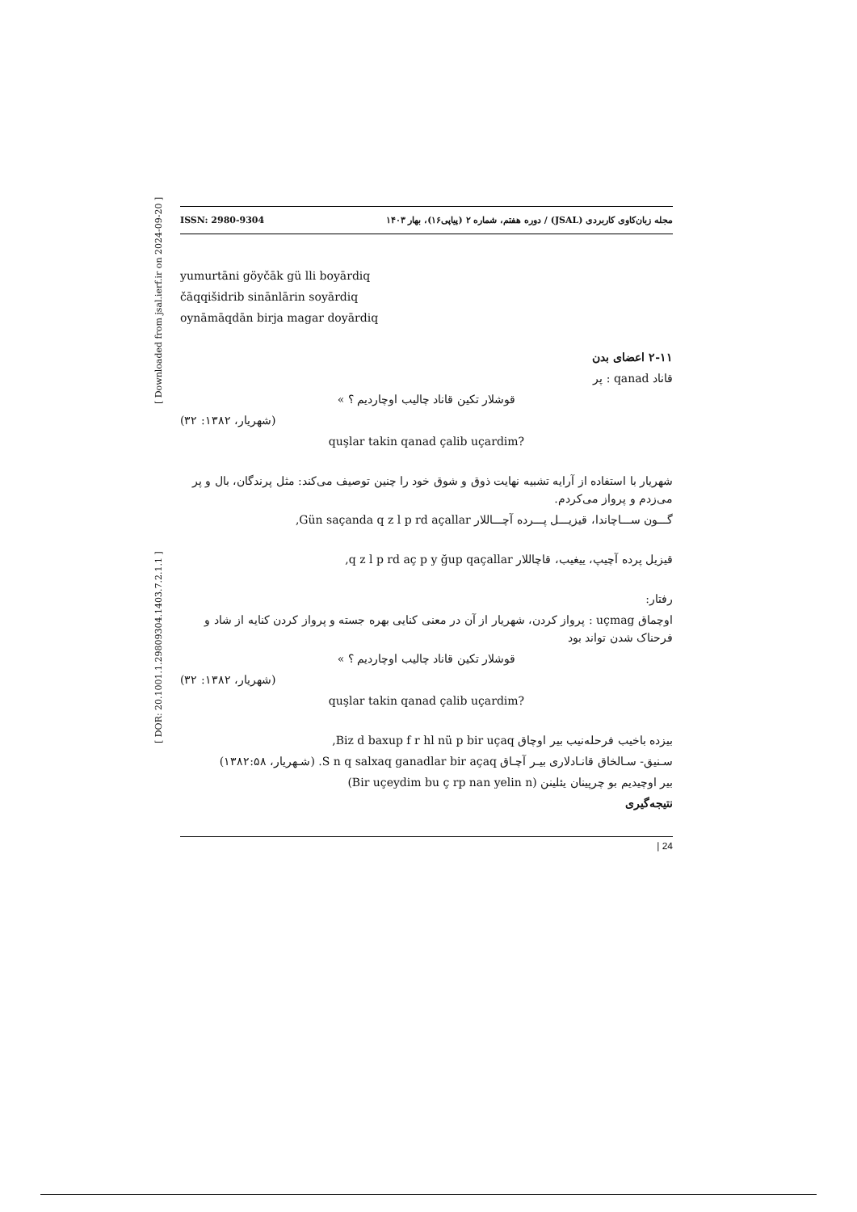[ Downloaded from jsal.ierf.ir on 2024-09-20 ]
[ DOR: 20.1001.1.29809304.1403.7.2.1.1 ]
ISSN: 2980-9304 مجله زبان‌کاوی کاربردی (JSAL) / دوره هفتم، شماره ۲ (پیاپی۱۶)، بهار ۱۴۰۳
yumurtāni göyčāk gü lli boyārdiq
čāqqišidrib sinānlārin soyārdiq
oynāmāqdān birja magar doyārdiq
۲-۱۱ اعضای بدن
قاناد qanad : پر
قوشلار تکین قاناد چالیب اوچاردیم ؟ »
(شهریار، ۱۳۸۲: ۳۲)
quşlar takin qanad çalib uçardim?
شهریار با استفاده از آرایه تشبیه نهایت ذوق و شوق خود را چنین توصیف می‌کند: مثل پرندگان، بال و پر می‌زدم و پرواز می‌کردم.
گـــون ســـاچاندا، قیزیـــل پـــرده آچـــاللار Gün saçanda q z l p rd açallar,
قیزیل پرده آچیپ، ییغیب، قاچاللار q z l p rd aç p y ğup qaçallar,
رفتار:
اوچماق uçmag : پرواز کردن، شهریار از آن در معنی کنایی بهره جسته و پرواز کردن کنایه از شاد و فرحناک شدن تواند بود
قوشلار تکین قاناد چالیب اوچاردیم ؟ »
(شهریار، ۱۳۸۲: ۳۲)
quşlar takin qanad çalib uçardim?
بیزده باخیب فرحله‌نیب بیر اوچاق Biz d baxup f r hl nü p bir uçaq,
سـنیق- سـالخاق قانـادلاری بیـر آچـاق S n q salxaq ganadlar bir açaq. (شـهریار، ۱۳۸۲:۵۸)
بیر اوچیدیم بو چرپینان یئلینن (Bir uçeydim bu ç rp nan yelin n)
نتیجه‌گیری
| 24